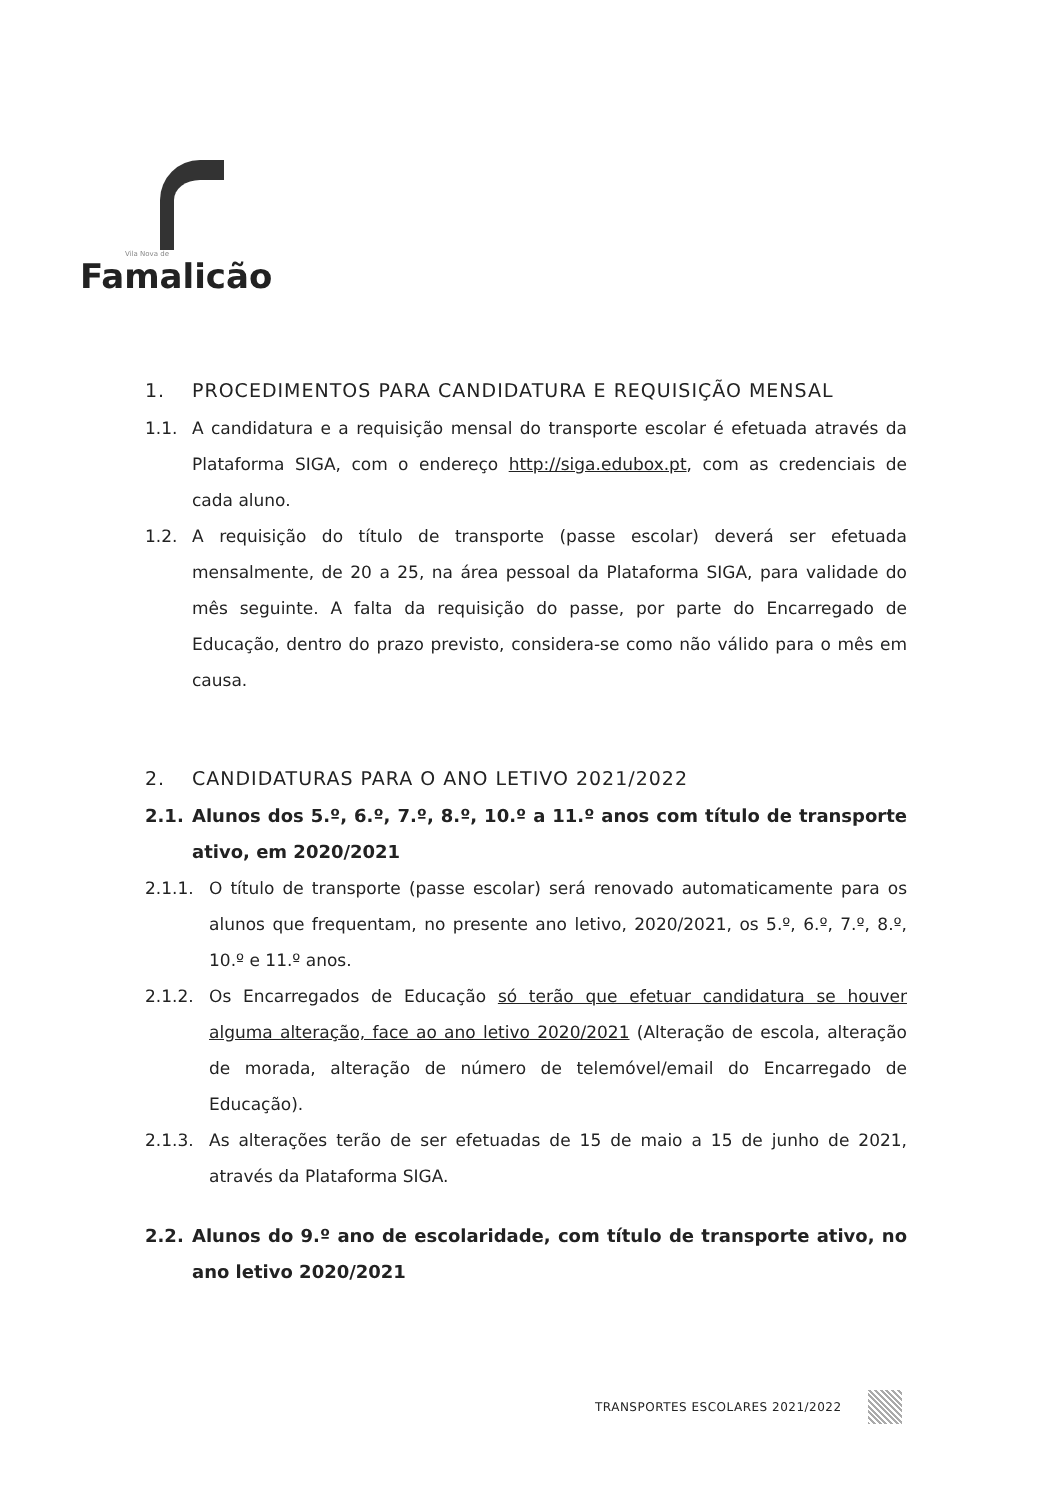Vila Nova de
Famalicão
1. PROCEDIMENTOS PARA CANDIDATURA E REQUISIÇÃO MENSAL
1.1. A candidatura e a requisição mensal do transporte escolar é efetuada através da Plataforma SIGA, com o endereço http://siga.edubox.pt, com as credenciais de cada aluno.
1.2. A requisição do título de transporte (passe escolar) deverá ser efetuada mensalmente, de 20 a 25, na área pessoal da Plataforma SIGA, para validade do mês seguinte. A falta da requisição do passe, por parte do Encarregado de Educação, dentro do prazo previsto, considera-se como não válido para o mês em causa.
2. CANDIDATURAS PARA O ANO LETIVO 2021/2022
2.1. Alunos dos 5.º, 6.º, 7.º, 8.º, 10.º a 11.º anos com título de transporte ativo, em 2020/2021
2.1.1. O título de transporte (passe escolar) será renovado automaticamente para os alunos que frequentam, no presente ano letivo, 2020/2021, os 5.º, 6.º, 7.º, 8.º, 10.º e 11.º anos.
2.1.2. Os Encarregados de Educação só terão que efetuar candidatura se houver alguma alteração, face ao ano letivo 2020/2021 (Alteração de escola, alteração de morada, alteração de número de telemóvel/email do Encarregado de Educação).
2.1.3. As alterações terão de ser efetuadas de 15 de maio a 15 de junho de 2021, através da Plataforma SIGA.
2.2. Alunos do 9.º ano de escolaridade, com título de transporte ativo, no ano letivo 2020/2021
TRANSPORTES ESCOLARES 2021/2022